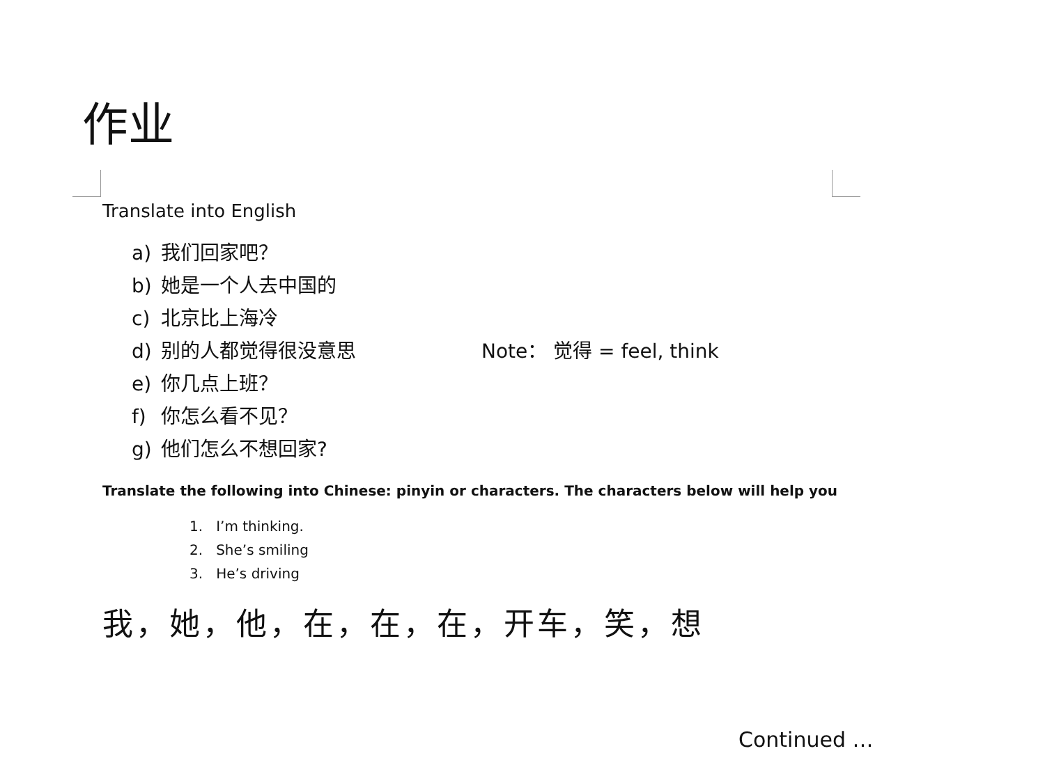作业
Translate into English
a) 我们回家吧？
b) 她是一个人去中国的
c) 北京比上海冷
d) 别的人都觉得很没意思 Note： 觉得 = feel, think
e) 你几点上班？
f) 你怎么看不见？
g) 他们怎么不想回家?
Translate the following into Chinese: pinyin or characters. The characters below will help you
1. I’m thinking.
2. She’s smiling
3. He’s driving
我，她，他，在，在，在，开车，笑，想
Continued …